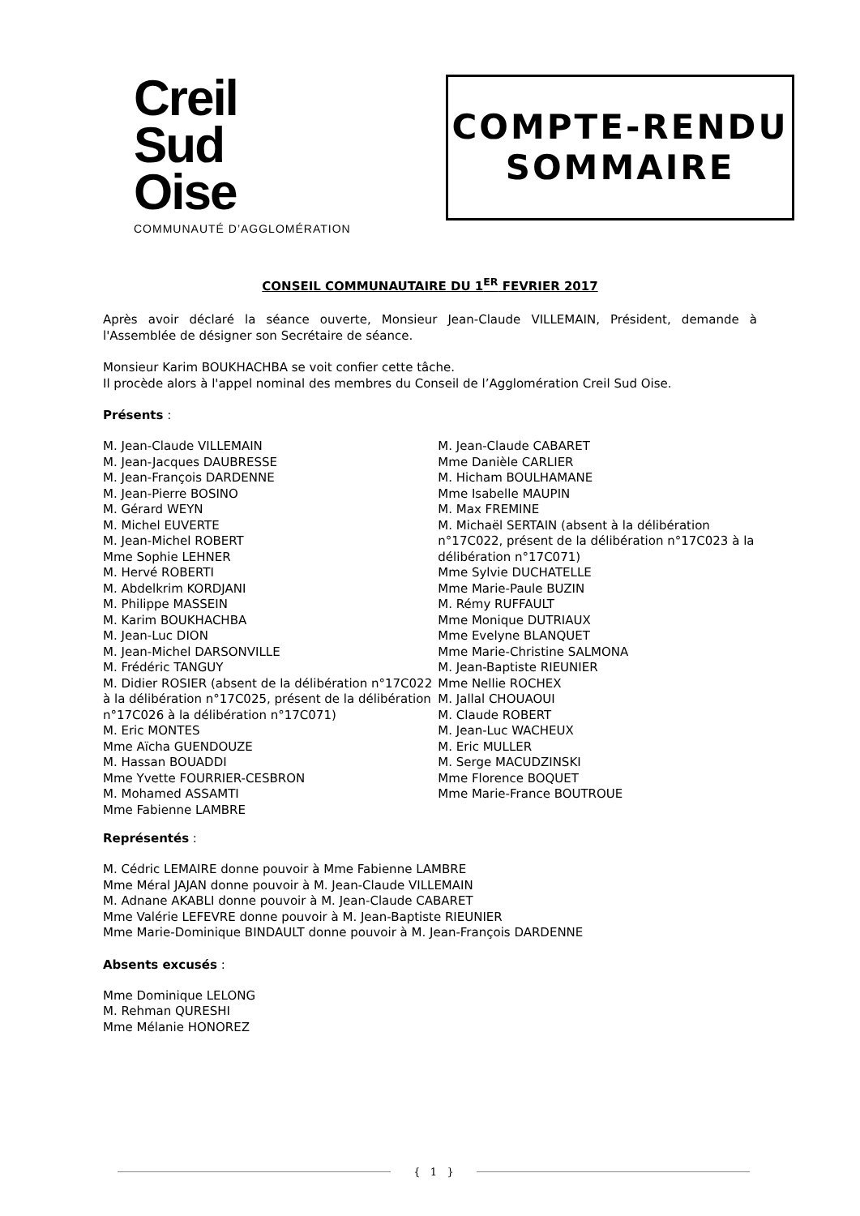Creil
Sud
Oise
COMMUNAUTÉ D’AGGLOMÉRATION
COMPTE-RENDU
SOMMAIRE
CONSEIL COMMUNAUTAIRE DU 1<sup>ER</sup> FEVRIER 2017
Après avoir déclaré la séance ouverte, Monsieur Jean-Claude VILLEMAIN, Président, demande à l'Assemblée de désigner son Secrétaire de séance.
Monsieur Karim BOUKHACHBA se voit confier cette tâche.
Il procède alors à l'appel nominal des membres du Conseil de l’Agglomération Creil Sud Oise.
Présents :
M. Jean-Claude VILLEMAIN
M. Jean-Jacques DAUBRESSE
M. Jean-François DARDENNE
M. Jean-Pierre BOSINO
M. Gérard WEYN
M. Michel EUVERTE
M. Jean-Michel ROBERT
Mme Sophie LEHNER
M. Hervé ROBERTI
M. Abdelkrim KORDJANI
M. Philippe MASSEIN
M. Karim BOUKHACHBA
M. Jean-Luc DION
M. Jean-Michel DARSONVILLE
M. Frédéric TANGUY
M. Didier ROSIER (absent de la délibération n°17C022 à la délibération n°17C025, présent de la délibération n°17C026 à la délibération n°17C071)
M. Eric MONTES
Mme Aïcha GUENDOUZE
M. Hassan BOUADDI
Mme Yvette FOURRIER-CESBRON
M. Mohamed ASSAMTI
Mme Fabienne LAMBRE
M. Jean-Claude CABARET
Mme Danièle CARLIER
M. Hicham BOULHAMANE
Mme Isabelle MAUPIN
M. Max FREMINE
M. Michaël SERTAIN (absent à la délibération n°17C022, présent de la délibération n°17C023 à la délibération n°17C071)
Mme Sylvie DUCHATELLE
Mme Marie-Paule BUZIN
M. Rémy RUFFAULT
Mme Monique DUTRIAUX
Mme Evelyne BLANQUET
Mme Marie-Christine SALMONA
M. Jean-Baptiste RIEUNIER
Mme Nellie ROCHEX
M. Jallal CHOUAOUI
M. Claude ROBERT
M. Jean-Luc WACHEUX
M. Eric MULLER
M. Serge MACUDZINSKI
Mme Florence BOQUET
Mme Marie-France BOUTROUE
Représentés :
M. Cédric LEMAIRE donne pouvoir à Mme Fabienne LAMBRE
Mme Méral JAJAN donne pouvoir à M. Jean-Claude VILLEMAIN
M. Adnane AKABLI donne pouvoir à M. Jean-Claude CABARET
Mme Valérie LEFEVRE donne pouvoir à M. Jean-Baptiste RIEUNIER
Mme Marie-Dominique BINDAULT donne pouvoir à M. Jean-François DARDENNE
Absents excusés :
Mme Dominique LELONG
M. Rehman QURESHI
Mme Mélanie HONOREZ
{ 1 }